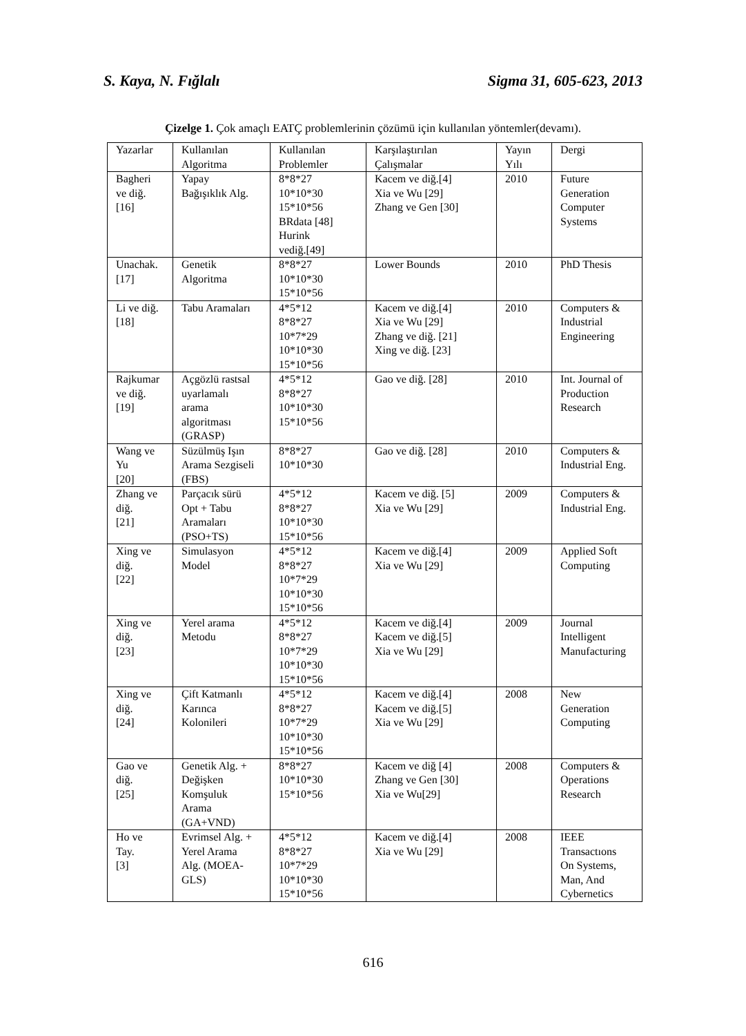S. Kaya, N. Fığlalı Sigma 31, 605-623, 2013
Çizelge 1. Çok amaçlı EATÇ problemlerinin çözümü için kullanılan yöntemler(devamı).
| Yazarlar | Kullanılan Algoritma | Kullanılan Problemler | Karşılaştırılan Çalışmalar | Yayın Yılı | Dergi |
| --- | --- | --- | --- | --- | --- |
| Bagheri ve diğ. [16] | Yapay Bağışıklık Alg. | 8*8*27 10*10*30 15*10*56 BRdata [48] Hurink vediğ.[49] | Kacem ve diğ.[4] Xia ve Wu [29] Zhang ve Gen [30] | 2010 | Future Generation Computer Systems |
| Unachak. [17] | Genetik Algoritma | 8*8*27 10*10*30 15*10*56 | Lower Bounds | 2010 | PhD Thesis |
| Li ve diğ. [18] | Tabu Aramaları | 4*5*12 8*8*27 10*7*29 10*10*30 15*10*56 | Kacem ve diğ.[4] Xia ve Wu [29] Zhang ve diğ. [21] Xing ve diğ. [23] | 2010 | Computers & Industrial Engineering |
| Rajkumar ve diğ. [19] | Açgözlü rastsal uyarlamalı arama algoritması (GRASP) | 4*5*12 8*8*27 10*10*30 15*10*56 | Gao ve diğ. [28] | 2010 | Int. Journal of Production Research |
| Wang ve Yu [20] | Süzülmüş Işın Arama Sezgiseli (FBS) | 8*8*27 10*10*30 | Gao ve diğ. [28] | 2010 | Computers & Industrial Eng. |
| Zhang ve diğ. [21] | Parçacık sürü Opt + Tabu Aramaları (PSO+TS) | 4*5*12 8*8*27 10*10*30 15*10*56 | Kacem ve diğ. [5] Xia ve Wu [29] | 2009 | Computers & Industrial Eng. |
| Xing ve diğ. [22] | Simulasyon Model | 4*5*12 8*8*27 10*7*29 10*10*30 15*10*56 | Kacem ve diğ.[4] Xia ve Wu [29] | 2009 | Applied Soft Computing |
| Xing ve diğ. [23] | Yerel arama Metodu | 4*5*12 8*8*27 10*7*29 10*10*30 15*10*56 | Kacem ve diğ.[4] Kacem ve diğ.[5] Xia ve Wu [29] | 2009 | Journal Intelligent Manufacturing |
| Xing ve diğ. [24] | Çift Katmanlı Karınca Kolonileri | 4*5*12 8*8*27 10*7*29 10*10*30 15*10*56 | Kacem ve diğ.[4] Kacem ve diğ.[5] Xia ve Wu [29] | 2008 | New Generation Computing |
| Gao ve diğ. [25] | Genetik Alg. + Değişken Komşuluk Arama (GA+VND) | 8*8*27 10*10*30 15*10*56 | Kacem ve diğ [4] Zhang ve Gen [30] Xia ve Wu[29] | 2008 | Computers & Operations Research |
| Ho ve Tay. [3] | Evrimsel Alg. + Yerel Arama Alg. (MOEA- GLS) | 4*5*12 8*8*27 10*7*29 10*10*30 15*10*56 | Kacem ve diğ.[4] Xia ve Wu [29] | 2008 | IEEE Transactıons On Systems, Man, And Cybernetics |
616